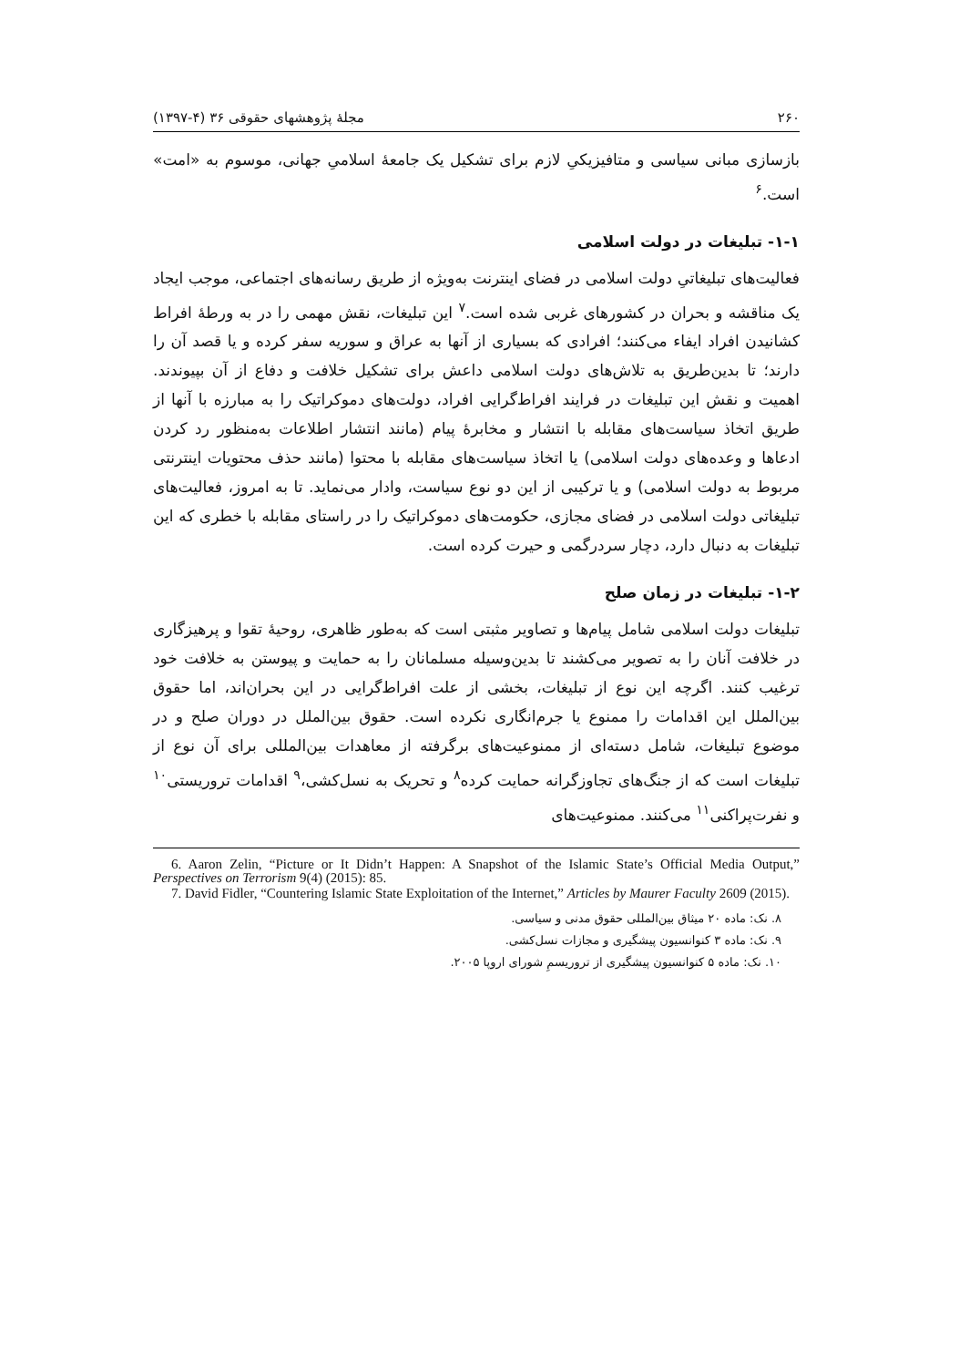۲۶۰ مجلهٔ پژوهشهای حقوقی ۳۶ (۴-۱۳۹۷)
بازسازی مبانی سیاسی و متافیزیکیِ لازم برای تشکیل یک جامعهٔ اسلامیِ جهانی، موسوم به «امت» است.<sup>۶</sup>
۱-۱- تبلیغات در دولت اسلامی
فعالیت‌های تبلیغاتیِ دولت اسلامی در فضای اینترنت به‌ویژه از طریق رسانه‌های اجتماعی، موجب ایجاد یک مناقشه و بحران در کشورهای غربی شده است.<sup>۷</sup> این تبلیغات، نقش مهمی را در به ورطهٔ افراط کشانیدن افراد ایفاء می‌کنند؛ افرادی که بسیاری از آنها به عراق و سوریه سفر کرده و یا قصد آن را دارند؛ تا بدین‌طریق به تلاش‌های دولت اسلامی داعش برای تشکیل خلافت و دفاع از آن بپیوندند. اهمیت و نقش این تبلیغات در فرایند افراط‌گرایی افراد، دولت‌های دموکراتیک را به مبارزه با آنها از طریق اتخاذ سیاست‌های مقابله با انتشار و مخابرهٔ پیام (مانند انتشار اطلاعات به‌منظور رد کردن ادعاها و وعده‌های دولت اسلامی) یا اتخاذ سیاست‌های مقابله با محتوا (مانند حذف محتویات اینترنتی مربوط به دولت اسلامی) و یا ترکیبی از این دو نوع سیاست، وادار می‌نماید. تا به امروز، فعالیت‌های تبلیغاتی دولت اسلامی در فضای مجازی، حکومت‌های دموکراتیک را در راستای مقابله با خطری که این تبلیغات به دنبال دارد، دچار سردرگمی و حیرت کرده است.
۱-۲- تبلیغات در زمان صلح
تبلیغات دولت اسلامی شامل پیام‌ها و تصاویر مثبتی است که به‌طور ظاهری، روحیهٔ تقوا و پرهیزگاری در خلافت آنان را به تصویر می‌کشند تا بدین‌وسیله مسلمانان را به حمایت و پیوستن به خلافت خود ترغیب کنند. اگرچه این نوع از تبلیغات، بخشی از علت افراط‌گرایی در این بحران‌اند، اما حقوق بین‌الملل این اقدامات را ممنوع یا جرم‌انگاری نکرده است. حقوق بین‌الملل در دوران صلح و در موضوع تبلیغات، شامل دسته‌ای از ممنوعیت‌های برگرفته از معاهدات بین‌المللی برای آن نوع از تبلیغات است که از جنگ‌های تجاوزگرانه حمایت کرده<sup>۸</sup> و تحریک به نسل‌کشی،<sup>۹</sup> اقدامات تروریستی<sup>۱۰</sup> و نفرت‌پراکنی<sup>۱۱</sup> می‌کنند. ممنوعیت‌های
6. Aaron Zelin, “Picture or It Didn’t Happen: A Snapshot of the Islamic State’s Official Media Output,” Perspectives on Terrorism 9(4) (2015): 85.
7. David Fidler, “Countering Islamic State Exploitation of the Internet,” Articles by Maurer Faculty 2609 (2015).
۸. نک: ماده ۲۰ میثاق بین‌المللی حقوق مدنی و سیاسی.
۹. نک: ماده ۳ کنوانسیون پیشگیری و مجازات نسل‌کشی.
۱۰. نک: ماده ۵ کنوانسیون پیشگیری از تروریسمِ شورای اروپا ۲۰۰۵.